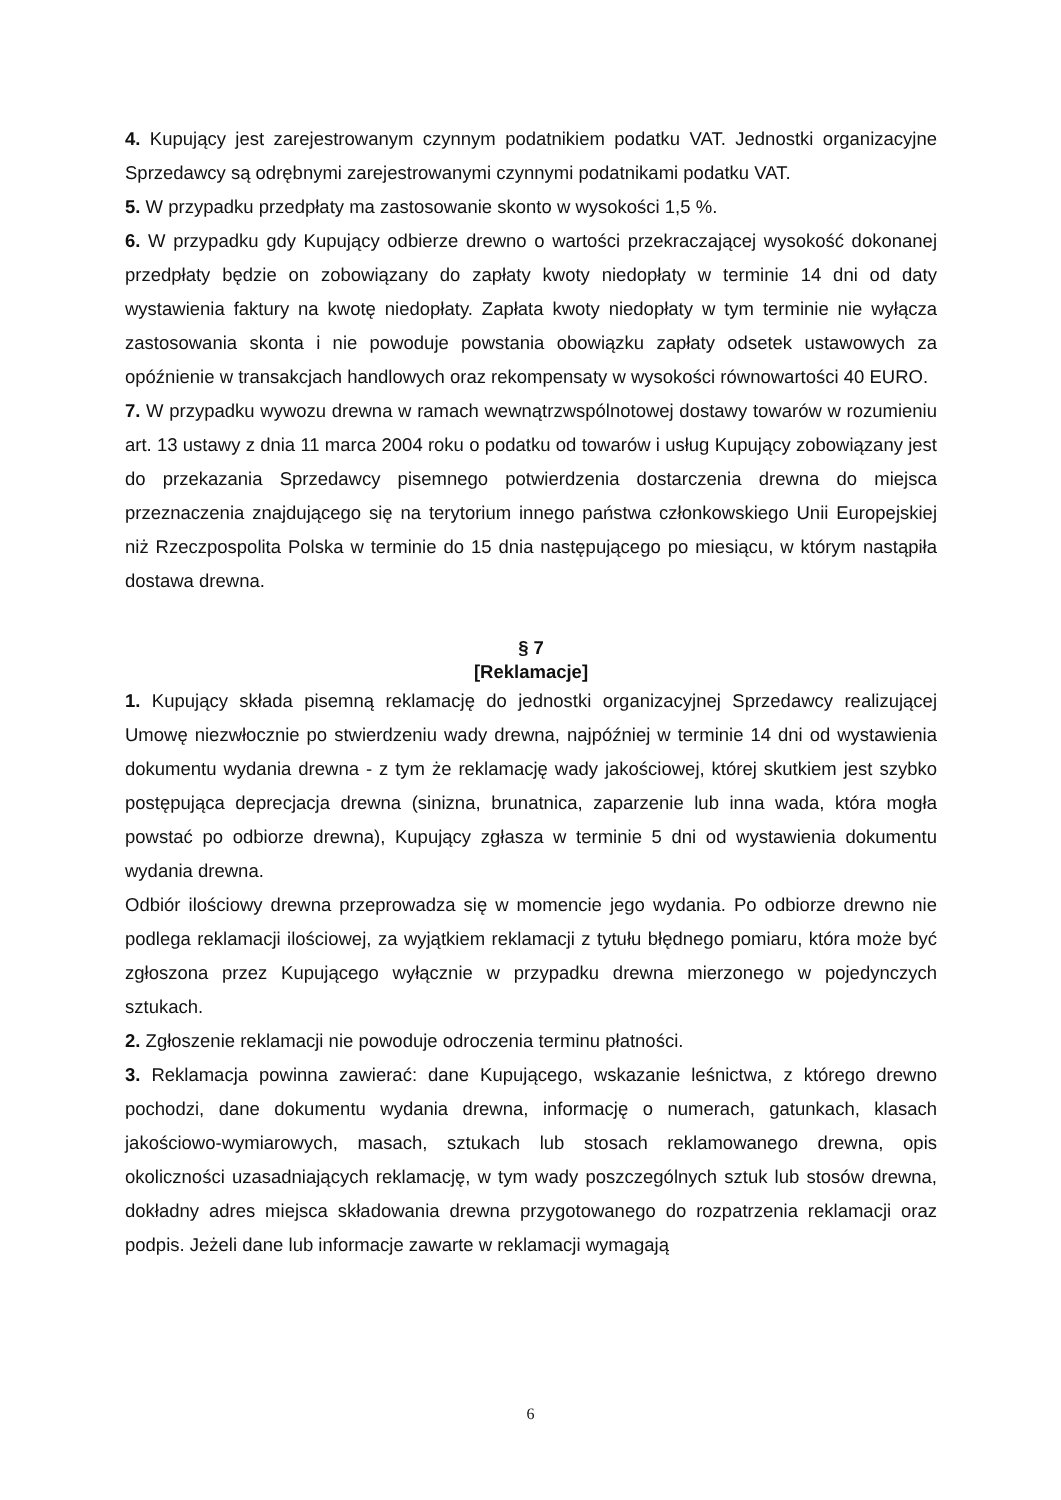4. Kupujący jest zarejestrowanym czynnym podatnikiem podatku VAT. Jednostki organizacyjne Sprzedawcy są odrębnymi zarejestrowanymi czynnymi podatnikami podatku VAT.
5. W przypadku przedpłaty ma zastosowanie skonto w wysokości 1,5 %.
6. W przypadku gdy Kupujący odbierze drewno o wartości przekraczającej wysokość dokonanej przedpłaty będzie on zobowiązany do zapłaty kwoty niedopłaty w terminie 14 dni od daty wystawienia faktury na kwotę niedopłaty. Zapłata kwoty niedopłaty w tym terminie nie wyłącza zastosowania skonta i nie powoduje powstania obowiązku zapłaty odsetek ustawowych za opóźnienie w transakcjach handlowych oraz rekompensaty w wysokości równowartości 40 EURO.
7. W przypadku wywozu drewna w ramach wewnątrzwspólnotowej dostawy towarów w rozumieniu art. 13 ustawy z dnia 11 marca 2004 roku o podatku od towarów i usług Kupujący zobowiązany jest do przekazania Sprzedawcy pisemnego potwierdzenia dostarczenia drewna do miejsca przeznaczenia znajdującego się na terytorium innego państwa członkowskiego Unii Europejskiej niż Rzeczpospolita Polska w terminie do 15 dnia następującego po miesiącu, w którym nastąpiła dostawa drewna.
§ 7
[Reklamacje]
1. Kupujący składa pisemną reklamację do jednostki organizacyjnej Sprzedawcy realizującej Umowę niezwłocznie po stwierdzeniu wady drewna, najpóźniej w terminie 14 dni od wystawienia dokumentu wydania drewna - z tym że reklamację wady jakościowej, której skutkiem jest szybko postępująca deprecjacja drewna (sinizna, brunatnica, zaparzenie lub inna wada, która mogła powstać po odbiorze drewna), Kupujący zgłasza w terminie 5 dni od wystawienia dokumentu wydania drewna.
Odbiór ilościowy drewna przeprowadza się w momencie jego wydania. Po odbiorze drewno nie podlega reklamacji ilościowej, za wyjątkiem reklamacji z tytułu błędnego pomiaru, która może być zgłoszona przez Kupującego wyłącznie w przypadku drewna mierzonego w pojedynczych sztukach.
2. Zgłoszenie reklamacji nie powoduje odroczenia terminu płatności.
3. Reklamacja powinna zawierać: dane Kupującego, wskazanie leśnictwa, z którego drewno pochodzi, dane dokumentu wydania drewna, informację o numerach, gatunkach, klasach jakościowo-wymiarowych, masach, sztukach lub stosach reklamowanego drewna, opis okoliczności uzasadniających reklamację, w tym wady poszczególnych sztuk lub stosów drewna, dokładny adres miejsca składowania drewna przygotowanego do rozpatrzenia reklamacji oraz podpis. Jeżeli dane lub informacje zawarte w reklamacji wymagają
6